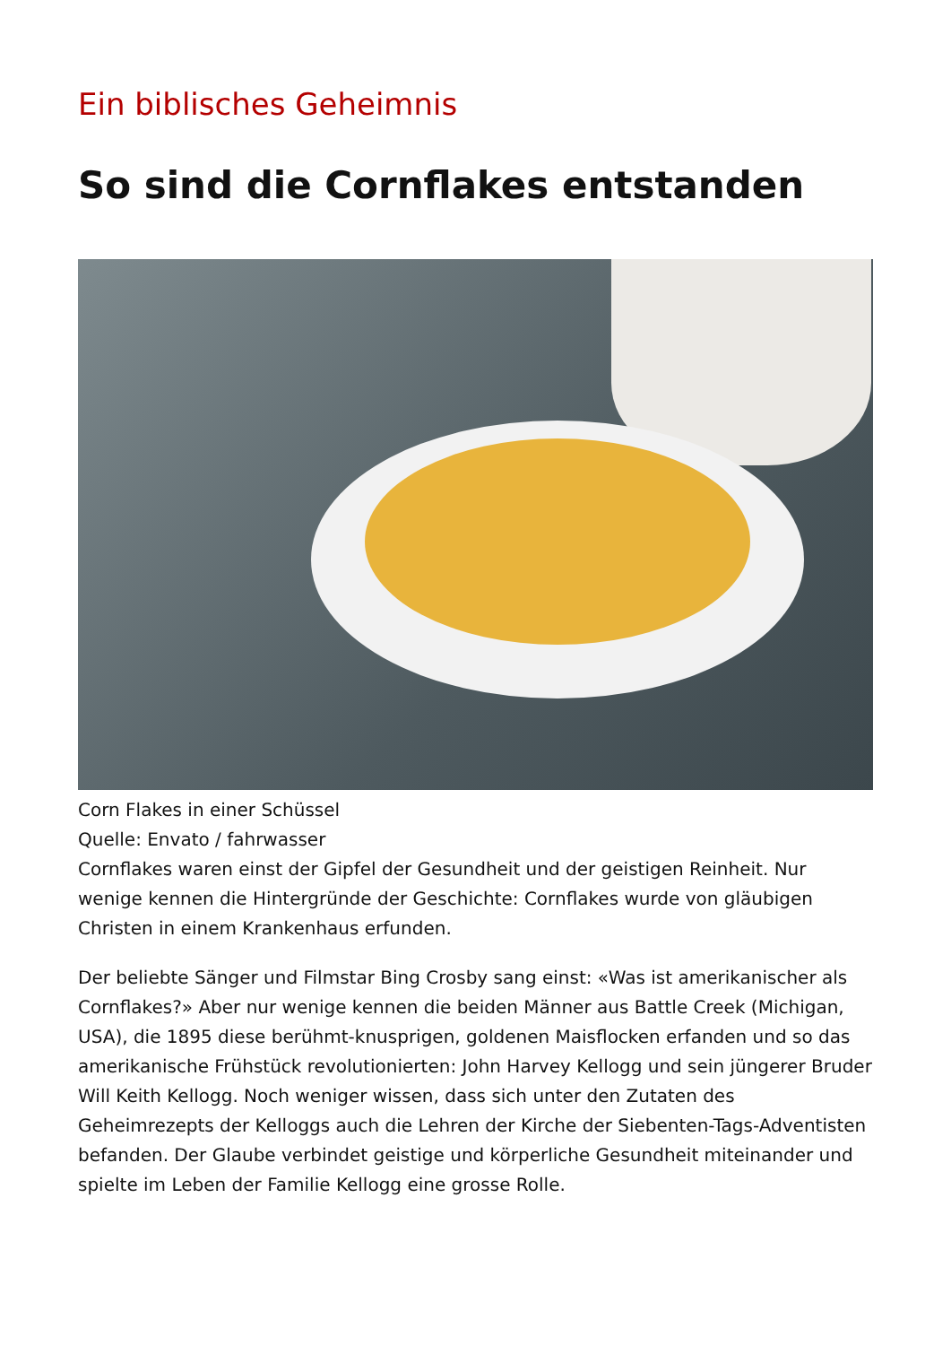Ein biblisches Geheimnis
So sind die Cornflakes entstanden
Corn Flakes in einer Schüssel
Quelle: Envato / fahrwasser
Cornflakes waren einst der Gipfel der Gesundheit und der geistigen Reinheit. Nur wenige kennen die Hintergründe der Geschichte: Cornflakes wurde von gläubigen Christen in einem Krankenhaus erfunden.
Der beliebte Sänger und Filmstar Bing Crosby sang einst: «Was ist amerikanischer als Cornflakes?» Aber nur wenige kennen die beiden Männer aus Battle Creek (Michigan, USA), die 1895 diese berühmt-knusprigen, goldenen Maisflocken erfanden und so das amerikanische Frühstück revolutionierten: John Harvey Kellogg und sein jüngerer Bruder Will Keith Kellogg. Noch weniger wissen, dass sich unter den Zutaten des Geheimrezepts der Kelloggs auch die Lehren der Kirche der Siebenten-Tags-Adventisten befanden. Der Glaube verbindet geistige und körperliche Gesundheit miteinander und spielte im Leben der Familie Kellogg eine grosse Rolle.